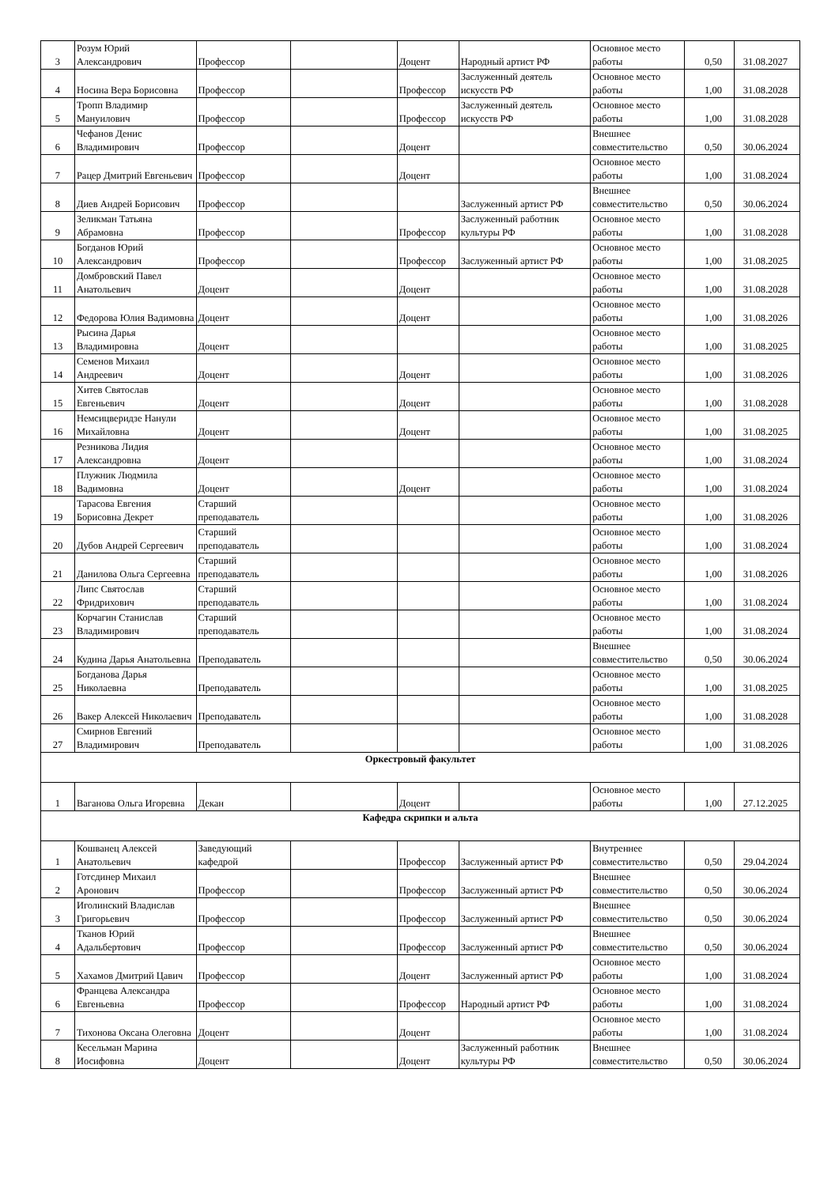| 3 | Розум Юрий Александрович | Профессор | | Доцент | Народный артист РФ | Основное место работы | 0,50 | 31.08.2027 |
| 4 | Носина Вера Борисовна | Профессор | | Профессор | Заслуженный деятель искусств РФ | Основное место работы | 1,00 | 31.08.2028 |
| 5 | Тропп Владимир Мануилович | Профессор | | Профессор | Заслуженный деятель искусств РФ | Основное место работы | 1,00 | 31.08.2028 |
| 6 | Чефанов Денис Владимирович | Профессор | | Доцент | | Внешнее совместительство | 0,50 | 30.06.2024 |
| 7 | Рацер Дмитрий Евгеньевич | Профессор | | Доцент | | Основное место работы | 1,00 | 31.08.2024 |
| 8 | Диев Андрей Борисович | Профессор | | | Заслуженный артист РФ | Внешнее совместительство | 0,50 | 30.06.2024 |
| 9 | Зеликман Татьяна Абрамовна | Профессор | | Профессор | Заслуженный работник культуры РФ | Основное место работы | 1,00 | 31.08.2028 |
| 10 | Богданов Юрий Александрович | Профессор | | Профессор | Заслуженный артист РФ | Основное место работы | 1,00 | 31.08.2025 |
| 11 | Домбровский Павел Анатольевич | Доцент | | Доцент | | Основное место работы | 1,00 | 31.08.2028 |
| 12 | Федорова Юлия Вадимовна | Доцент | | Доцент | | Основное место работы | 1,00 | 31.08.2026 |
| 13 | Рысина Дарья Владимировна | Доцент | | | | Основное место работы | 1,00 | 31.08.2025 |
| 14 | Семенов Михаил Андреевич | Доцент | | Доцент | | Основное место работы | 1,00 | 31.08.2026 |
| 15 | Хитев Святослав Евгеньевич | Доцент | | Доцент | | Основное место работы | 1,00 | 31.08.2028 |
| 16 | Немсицверидзе Нанули Михайловна | Доцент | | Доцент | | Основное место работы | 1,00 | 31.08.2025 |
| 17 | Резникова Лидия Александровна | Доцент | | | | Основное место работы | 1,00 | 31.08.2024 |
| 18 | Плужник Людмила Вадимовна | Доцент | | Доцент | | Основное место работы | 1,00 | 31.08.2024 |
| 19 | Тарасова Евгения Борисовна Декрет | Старший преподаватель | | | | Основное место работы | 1,00 | 31.08.2026 |
| 20 | Дубов Андрей Сергеевич | Старший преподаватель | | | | Основное место работы | 1,00 | 31.08.2024 |
| 21 | Данилова Ольга Сергеевна | Старший преподаватель | | | | Основное место работы | 1,00 | 31.08.2026 |
| 22 | Липс Святослав Фридрихович | Старший преподаватель | | | | Основное место работы | 1,00 | 31.08.2024 |
| 23 | Корчагин Станислав Владимирович | Старший преподаватель | | | | Основное место работы | 1,00 | 31.08.2024 |
| 24 | Кудина Дарья Анатольевна | Преподаватель | | | | Внешнее совместительство | 0,50 | 30.06.2024 |
| 25 | Богданова Дарья Николаевна | Преподаватель | | | | Основное место работы | 1,00 | 31.08.2025 |
| 26 | Вакер Алексей Николаевич | Преподаватель | | | | Основное место работы | 1,00 | 31.08.2028 |
| 27 | Смирнов Евгений Владимирович | Преподаватель | | | | Основное место работы | 1,00 | 31.08.2026 |
| Оркестровый факультет | | | | | | | | |
| 1 | Ваганова Ольга Игоревна | Декан | | Доцент | | Основное место работы | 1,00 | 27.12.2025 |
| Кафедра скрипки и альта | | | | | | | | |
| 1 | Кошванец Алексей Анатольевич | Заведующий кафедрой | | Профессор | Заслуженный артист РФ | Внутреннее совместительство | 0,50 | 29.04.2024 |
| 2 | Готсдинер Михаил Аронович | Профессор | | Профессор | Заслуженный артист РФ | Внешнее совместительство | 0,50 | 30.06.2024 |
| 3 | Иголинский Владислав Григорьевич | Профессор | | Профессор | Заслуженный артист РФ | Внешнее совместительство | 0,50 | 30.06.2024 |
| 4 | Тканов Юрий Адальбертович | Профессор | | Профессор | Заслуженный артист РФ | Внешнее совместительство | 0,50 | 30.06.2024 |
| 5 | Хахамов Дмитрий Цавич | Профессор | | Доцент | Заслуженный артист РФ | Основное место работы | 1,00 | 31.08.2024 |
| 6 | Францева Александра Евгеньевна | Профессор | | Профессор | Народный артист РФ | Основное место работы | 1,00 | 31.08.2024 |
| 7 | Тихонова Оксана Олеговна | Доцент | | Доцент | | Основное место работы | 1,00 | 31.08.2024 |
| 8 | Кесельман Марина Иосифовна | Доцент | | Доцент | Заслуженный работник культуры РФ | Внешнее совместительство | 0,50 | 30.06.2024 |